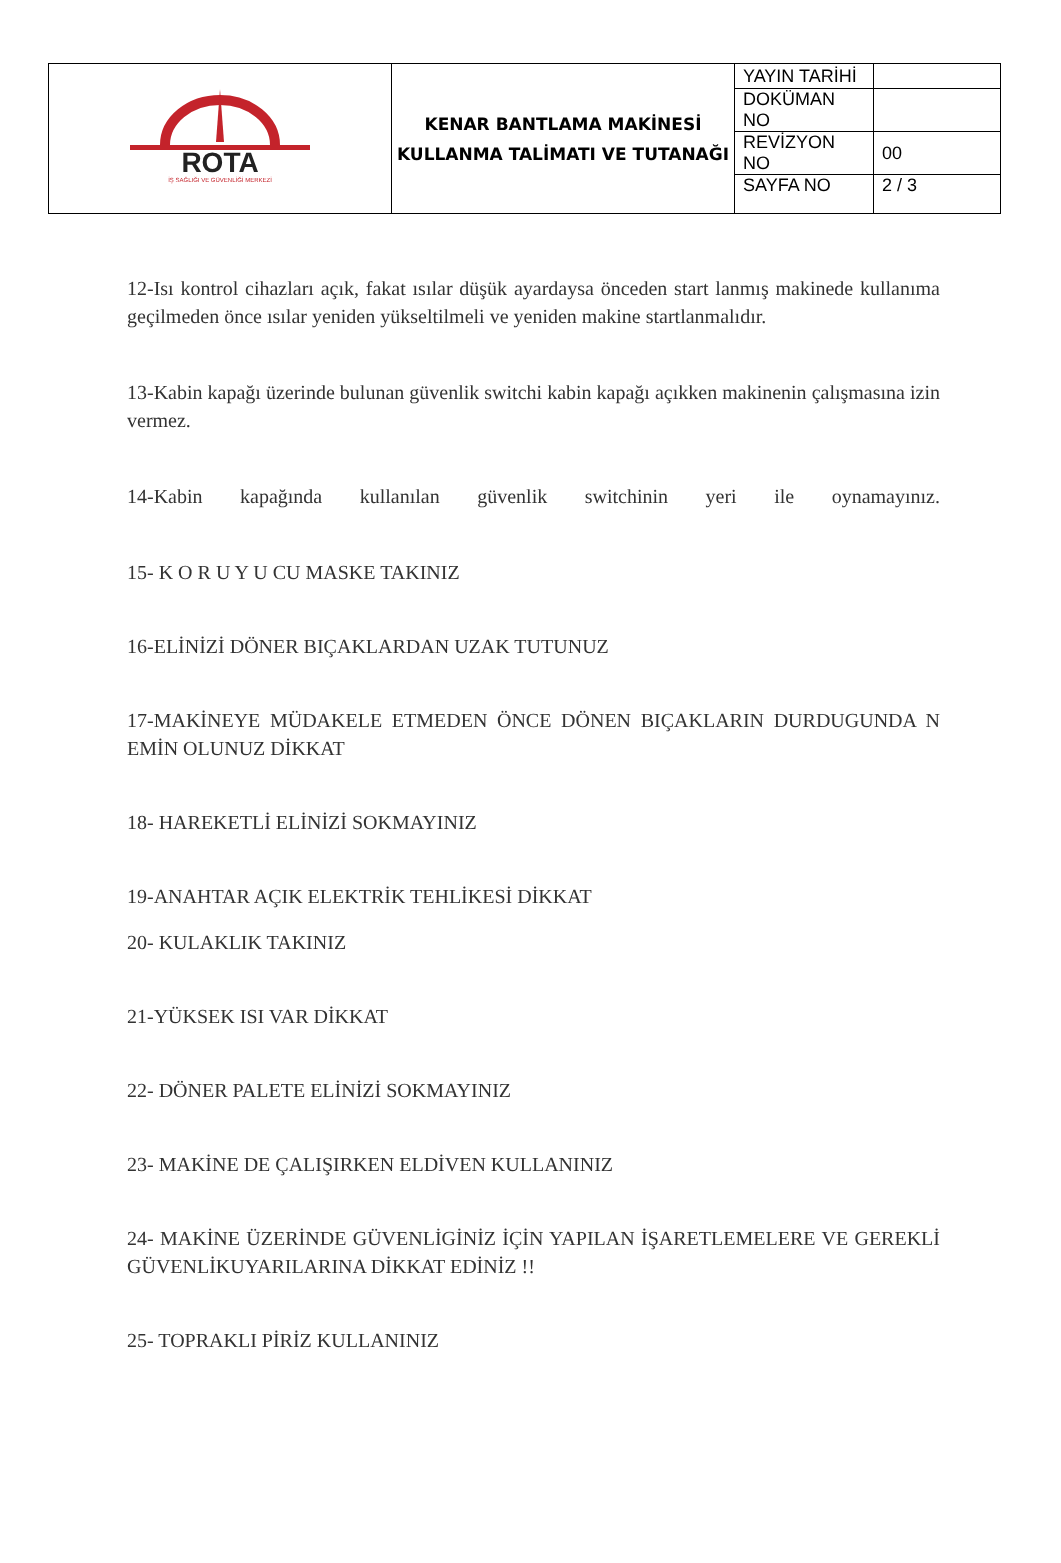| ROTA İŞ SAĞLIĞI VE GÜVENLİĞİ MERKEZİ | KENAR BANTLAMA MAKİNESİ KULLANMA TALİMATI VE TUTANAĞI | YAYIN TARİHİ | |
| | | DOKÜMAN NO | |
| | | REVİZYON NO | 00 |
| | | SAYFA NO | 2 / 3 |
12-Isı kontrol cihazları açık, fakat ısılar düşük ayardaysa önceden start lanmış makinede kullanıma geçilmeden önce ısılar yeniden yükseltilmeli ve yeniden makine startlanmalıdır.
13-Kabin kapağı üzerinde bulunan güvenlik switchi kabin kapağı açıkken makinenin çalışmasına izin vermez.
14-Kabin kapağında kullanılan güvenlik switchinin yeri ile oynamayınız.
15- K O R U Y U CU MASKE TAKINIZ
16-ELİNİZİ DÖNER BIÇAKLARDAN UZAK TUTUNUZ
17-MAKİNEYE MÜDAKELE ETMEDEN ÖNCE DÖNEN BIÇAKLARIN DURDUGUNDA N EMİN OLUNUZ DİKKAT
18- HAREKETLİ ELİNİZİ SOKMAYINIZ
19-ANAHTAR AÇIK ELEKTRİK TEHLİKESİ DİKKAT
20- KULAKLIK TAKINIZ
21-YÜKSEK ISI VAR DİKKAT
22- DÖNER PALETE ELİNİZİ SOKMAYINIZ
23- MAKİNE DE ÇALIŞIRKEN ELDİVEN KULLANINIZ
24- MAKİNE ÜZERİNDE GÜVENLİGİNİZ İÇİN YAPILAN İŞARETLEMELERE VE GEREKLİ GÜVENLİKUYARILARINA DİKKAT EDİNİZ !!
25- TOPRAKLI PİRİZ KULLANINIZ